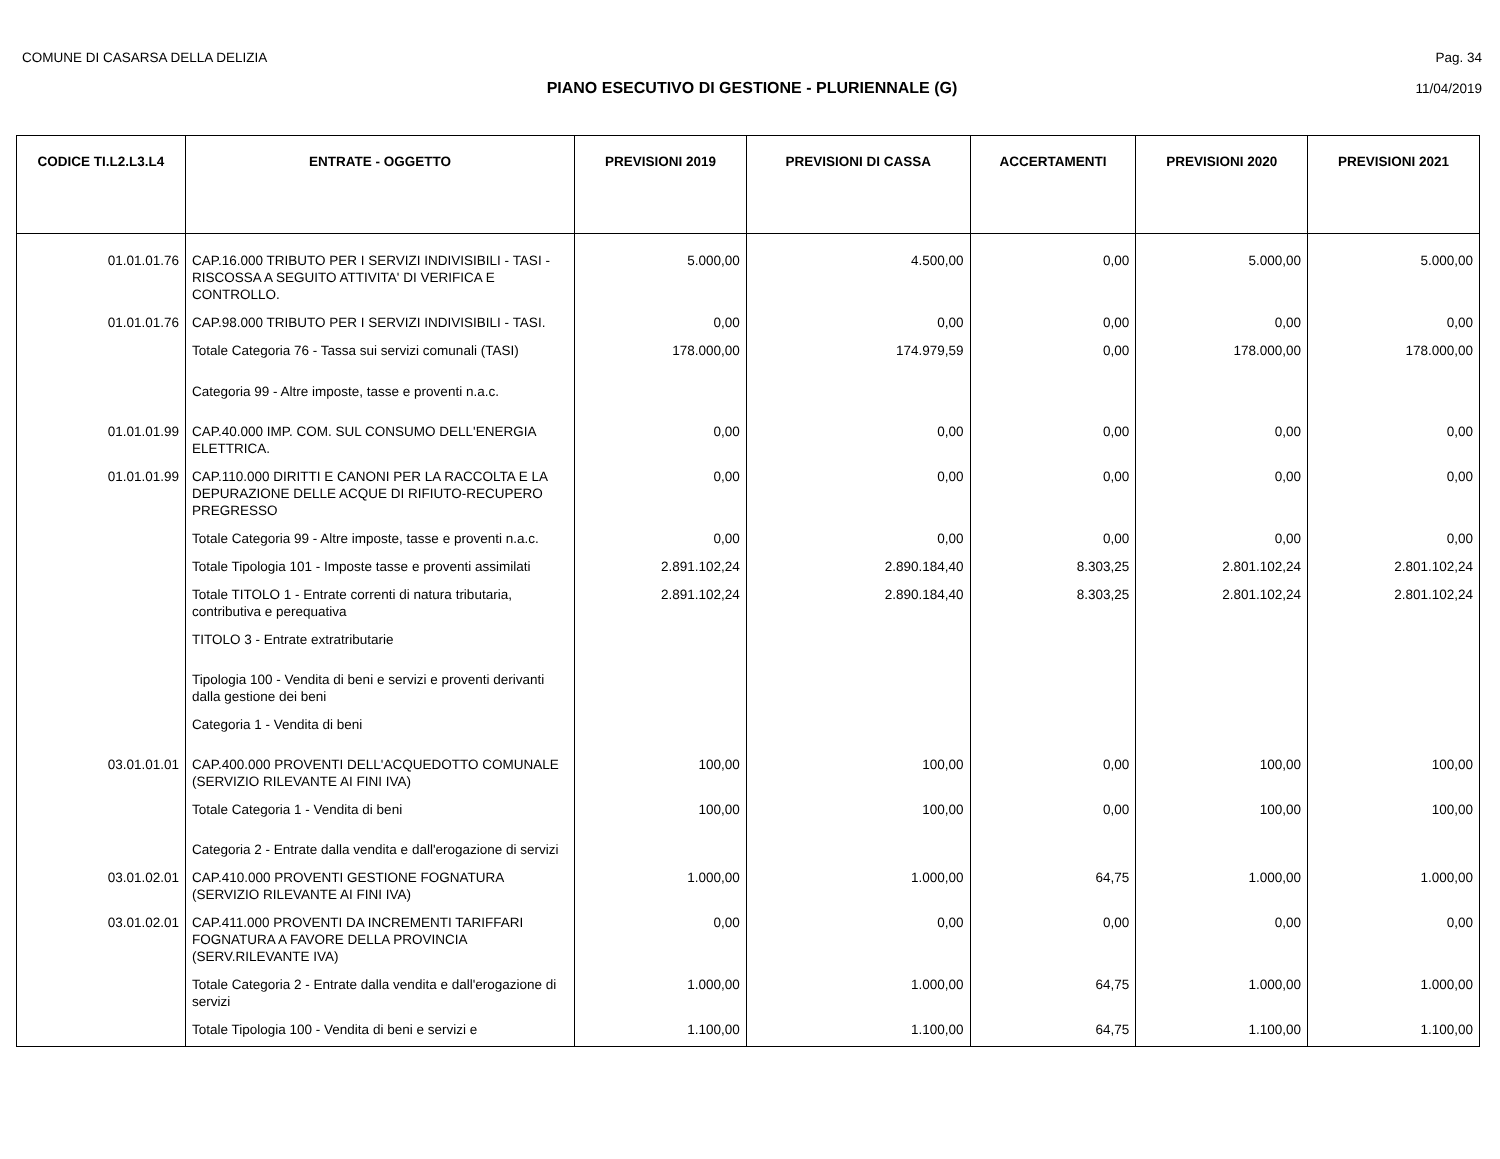COMUNE DI CASARSA DELLA DELIZIA Pag. 34
PIANO ESECUTIVO DI GESTIONE - PLURIENNALE (G) 11/04/2019
| CODICE TI.L2.L3.L4 | ENTRATE - OGGETTO | PREVISIONI 2019 | PREVISIONI DI CASSA | ACCERTAMENTI | PREVISIONI 2020 | PREVISIONI 2021 |
| --- | --- | --- | --- | --- | --- | --- |
| 01.01.01.76 | CAP.16.000 TRIBUTO PER I SERVIZI INDIVISIBILI - TASI - RISCOSSA A SEGUITO ATTIVITA' DI VERIFICA E CONTROLLO. | 5.000,00 | 4.500,00 | 0,00 | 5.000,00 | 5.000,00 |
| 01.01.01.76 | CAP.98.000 TRIBUTO PER I SERVIZI INDIVISIBILI - TASI. | 0,00 | 0,00 | 0,00 | 0,00 | 0,00 |
| | Totale Categoria 76 - Tassa sui servizi comunali (TASI) | 178.000,00 | 174.979,59 | 0,00 | 178.000,00 | 178.000,00 |
| | Categoria 99 - Altre imposte, tasse e proventi n.a.c. | | | | | |
| 01.01.01.99 | CAP.40.000 IMP. COM. SUL CONSUMO DELL'ENERGIA ELETTRICA. | 0,00 | 0,00 | 0,00 | 0,00 | 0,00 |
| 01.01.01.99 | CAP.110.000 DIRITTI E CANONI PER LA RACCOLTA E LA DEPURAZIONE DELLE ACQUE DI RIFIUTO-RECUPERO PREGRESSO | 0,00 | 0,00 | 0,00 | 0,00 | 0,00 |
| | Totale Categoria 99 - Altre imposte, tasse e proventi n.a.c. | 0,00 | 0,00 | 0,00 | 0,00 | 0,00 |
| | Totale Tipologia 101 - Imposte tasse e proventi assimilati | 2.891.102,24 | 2.890.184,40 | 8.303,25 | 2.801.102,24 | 2.801.102,24 |
| | Totale TITOLO 1 - Entrate correnti di natura tributaria, contributiva e perequativa | 2.891.102,24 | 2.890.184,40 | 8.303,25 | 2.801.102,24 | 2.801.102,24 |
| | TITOLO 3 - Entrate extratributarie | | | | | |
| | Tipologia 100 - Vendita di beni e servizi e proventi derivanti dalla gestione dei beni | | | | | |
| | Categoria 1 - Vendita di beni | | | | | |
| 03.01.01.01 | CAP.400.000 PROVENTI DELL'ACQUEDOTTO COMUNALE (SERVIZIO RILEVANTE AI FINI IVA) | 100,00 | 100,00 | 0,00 | 100,00 | 100,00 |
| | Totale Categoria 1 - Vendita di beni | 100,00 | 100,00 | 0,00 | 100,00 | 100,00 |
| | Categoria 2 - Entrate dalla vendita e dall'erogazione di servizi | | | | | |
| 03.01.02.01 | CAP.410.000 PROVENTI GESTIONE FOGNATURA (SERVIZIO RILEVANTE AI FINI IVA) | 1.000,00 | 1.000,00 | 64,75 | 1.000,00 | 1.000,00 |
| 03.01.02.01 | CAP.411.000 PROVENTI DA INCREMENTI TARIFFARI FOGNATURA A FAVORE DELLA PROVINCIA (SERV.RILEVANTE IVA) | 0,00 | 0,00 | 0,00 | 0,00 | 0,00 |
| | Totale Categoria 2 - Entrate dalla vendita e dall'erogazione di servizi | 1.000,00 | 1.000,00 | 64,75 | 1.000,00 | 1.000,00 |
| | Totale Tipologia 100 - Vendita di beni e servizi e | 1.100,00 | 1.100,00 | 64,75 | 1.100,00 | 1.100,00 |